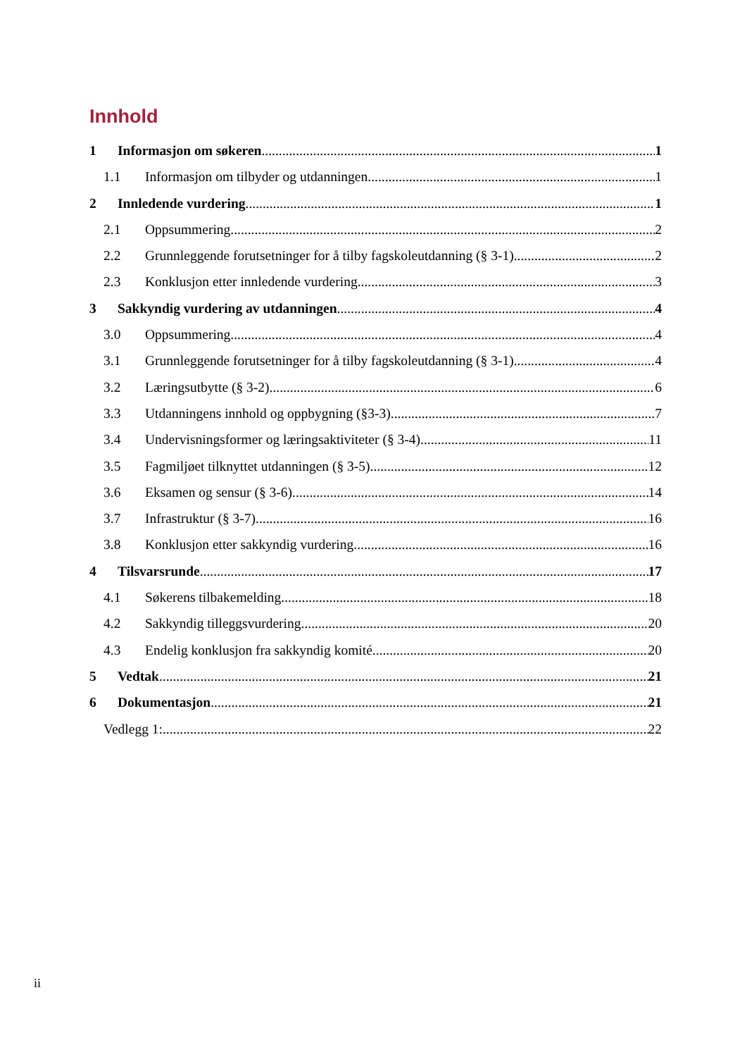Innhold
1 Informasjon om søkeren 1
1.1 Informasjon om tilbyder og utdanningen 1
2 Innledende vurdering 1
2.1 Oppsummering 2
2.2 Grunnleggende forutsetninger for å tilby fagskoleutdanning (§ 3-1) 2
2.3 Konklusjon etter innledende vurdering 3
3 Sakkyndig vurdering av utdanningen 4
3.0 Oppsummering 4
3.1 Grunnleggende forutsetninger for å tilby fagskoleutdanning (§ 3-1) 4
3.2 Læringsutbytte (§ 3-2) 6
3.3 Utdanningens innhold og oppbygning (§3-3) 7
3.4 Undervisningsformer og læringsaktiviteter (§ 3-4) 11
3.5 Fagmiljøet tilknyttet utdanningen (§ 3-5) 12
3.6 Eksamen og sensur (§ 3-6) 14
3.7 Infrastruktur (§ 3-7) 16
3.8 Konklusjon etter sakkyndig vurdering 16
4 Tilsvarsrunde 17
4.1 Søkerens tilbakemelding 18
4.2 Sakkyndig tilleggsvurdering 20
4.3 Endelig konklusjon fra sakkyndig komité 20
5 Vedtak 21
6 Dokumentasjon 21
Vedlegg 1: 22
ii